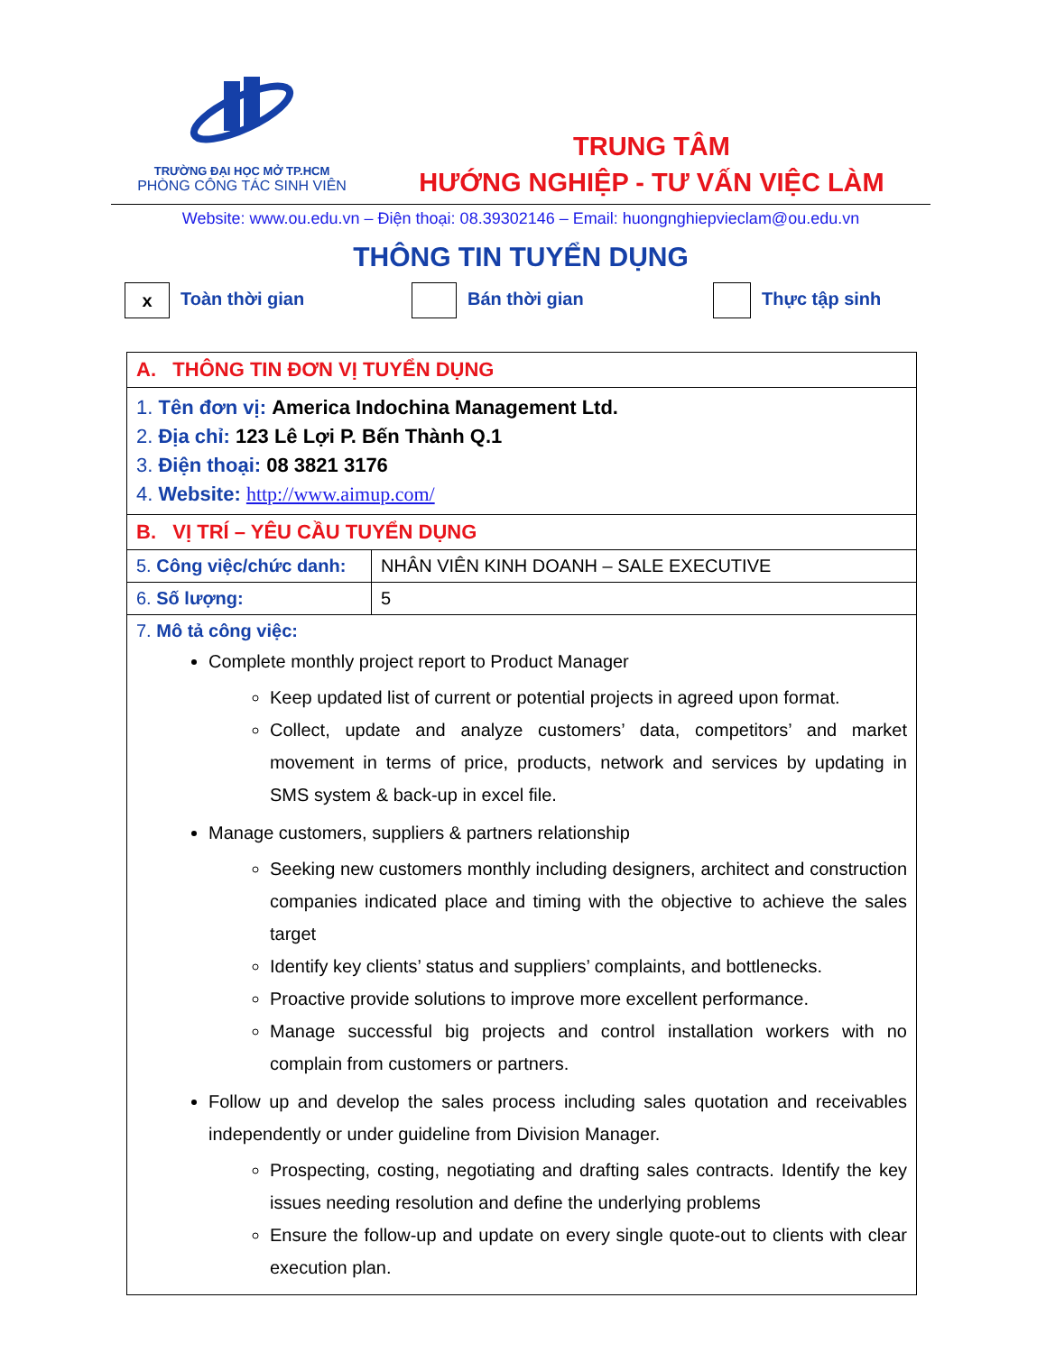TRƯỜNG ĐẠI HỌC MỞ TP.HCM
PHÒNG CÔNG TÁC SINH VIÊN
TRUNG TÂM
HƯỚNG NGHIỆP - TƯ VẤN VIỆC LÀM
Website: www.ou.edu.vn – Điện thoại: 08.39302146 – Email: huongnghiepvieclam@ou.edu.vn
THÔNG TIN TUYỂN DỤNG
x Toàn thời gian Bán thời gian Thực tập sinh
| A. THÔNG TIN ĐƠN VỊ TUYỂN DỤNG | |
| 1. Tên đơn vị: America Indochina Management Ltd. 2. Địa chỉ: 123 Lê Lợi P. Bến Thành Q.1 3. Điện thoại: 08 3821 3176 4. Website: http://www.aimup.com/ | |
| B. VỊ TRÍ – YÊU CẦU TUYỂN DỤNG | |
| 5. Công việc/chức danh: | NHÂN VIÊN KINH DOANH – SALE EXECUTIVE |
| 6. Số lượng: | 5 |
| 7. Mô tả công việc: Complete monthly project report to Product Manager Keep updated list of current or potential projects in agreed upon format. Collect, update and analyze customers’ data, competitors’ and market movement in terms of price, products, network and services by updating in SMS system & back-up in excel file. Manage customers, suppliers & partners relationship Seeking new customers monthly including designers, architect and construction companies indicated place and timing with the objective to achieve the sales target Identify key clients’ status and suppliers’ complaints, and bottlenecks. Proactive provide solutions to improve more excellent performance. Manage successful big projects and control installation workers with no complain from customers or partners. Follow up and develop the sales process including sales quotation and receivables independently or under guideline from Division Manager. Prospecting, costing, negotiating and drafting sales contracts. Identify the key issues needing resolution and define the underlying problems Ensure the follow-up and update on every single quote-out to clients with clear execution plan. | |